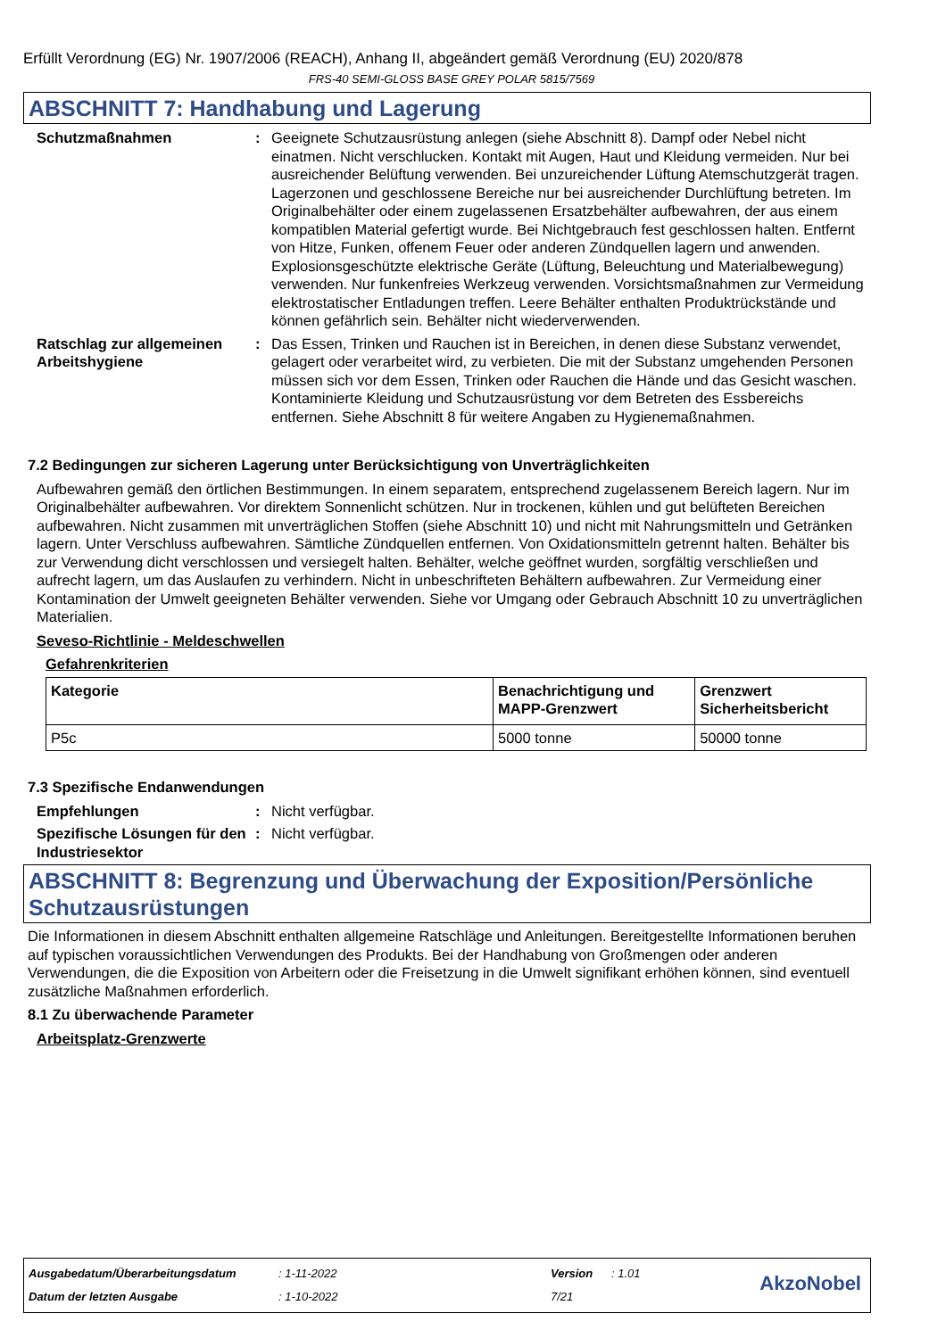Erfüllt Verordnung (EG) Nr. 1907/2006 (REACH), Anhang II, abgeändert gemäß Verordnung (EU) 2020/878
FRS-40 SEMI-GLOSS BASE GREY POLAR 5815/7569
ABSCHNITT 7: Handhabung und Lagerung
Schutzmaßnahmen : Geeignete Schutzausrüstung anlegen (siehe Abschnitt 8). Dampf oder Nebel nicht einatmen. Nicht verschlucken. Kontakt mit Augen, Haut und Kleidung vermeiden. Nur bei ausreichender Belüftung verwenden. Bei unzureichender Lüftung Atemschutzgerät tragen. Lagerzonen und geschlossene Bereiche nur bei ausreichender Durchlüftung betreten. Im Originalbehälter oder einem zugelassenen Ersatzbehälter aufbewahren, der aus einem kompatiblen Material gefertigt wurde. Bei Nichtgebrauch fest geschlossen halten. Entfernt von Hitze, Funken, offenem Feuer oder anderen Zündquellen lagern und anwenden. Explosionsgeschützte elektrische Geräte (Lüftung, Beleuchtung und Materialbewegung) verwenden. Nur funkenfreies Werkzeug verwenden. Vorsichtsmaßnahmen zur Vermeidung elektrostatischer Entladungen treffen. Leere Behälter enthalten Produktrückstände und können gefährlich sein. Behälter nicht wiederverwenden.
Ratschlag zur allgemeinen Arbeitshygiene
: Das Essen, Trinken und Rauchen ist in Bereichen, in denen diese Substanz verwendet, gelagert oder verarbeitet wird, zu verbieten. Die mit der Substanz umgehenden Personen müssen sich vor dem Essen, Trinken oder Rauchen die Hände und das Gesicht waschen. Kontaminierte Kleidung und Schutzausrüstung vor dem Betreten des Essbereichs entfernen. Siehe Abschnitt 8 für weitere Angaben zu Hygienemaßnahmen.
7.2 Bedingungen zur sicheren Lagerung unter Berücksichtigung von Unverträglichkeiten
Aufbewahren gemäß den örtlichen Bestimmungen. In einem separatem, entsprechend zugelassenem Bereich lagern. Nur im Originalbehälter aufbewahren. Vor direktem Sonnenlicht schützen. Nur in trockenen, kühlen und gut belüfteten Bereichen aufbewahren. Nicht zusammen mit unverträglichen Stoffen (siehe Abschnitt 10) und nicht mit Nahrungsmitteln und Getränken lagern. Unter Verschluss aufbewahren. Sämtliche Zündquellen entfernen. Von Oxidationsmitteln getrennt halten. Behälter bis zur Verwendung dicht verschlossen und versiegelt halten. Behälter, welche geöffnet wurden, sorgfältig verschließen und aufrecht lagern, um das Auslaufen zu verhindern. Nicht in unbeschrifteten Behältern aufbewahren. Zur Vermeidung einer Kontamination der Umwelt geeigneten Behälter verwenden. Siehe vor Umgang oder Gebrauch Abschnitt 10 zu unverträglichen Materialien.
Seveso-Richtlinie - Meldeschwellen
Gefahrenkriterien
| Kategorie | Benachrichtigung und MAPP-Grenzwert | Grenzwert Sicherheitsbericht |
| --- | --- | --- |
| P5c | 5000 tonne | 50000 tonne |
7.3 Spezifische Endanwendungen
Empfehlungen : Nicht verfügbar.
Spezifische Lösungen für den Industriesektor
: Nicht verfügbar.
ABSCHNITT 8: Begrenzung und Überwachung der Exposition/Persönliche Schutzausrüstungen
Die Informationen in diesem Abschnitt enthalten allgemeine Ratschläge und Anleitungen. Bereitgestellte Informationen beruhen auf typischen voraussichtlichen Verwendungen des Produkts. Bei der Handhabung von Großmengen oder anderen Verwendungen, die die Exposition von Arbeitern oder die Freisetzung in die Umwelt signifikant erhöhen können, sind eventuell zusätzliche Maßnahmen erforderlich.
8.1 Zu überwachende Parameter
Arbeitsplatz-Grenzwerte
Ausgabedatum/Überarbeitungsdatum: 1-11-2022 Version: 1.01
Datum der letzten Ausgabe: 1-10-2022 7/21
AkzoNobel